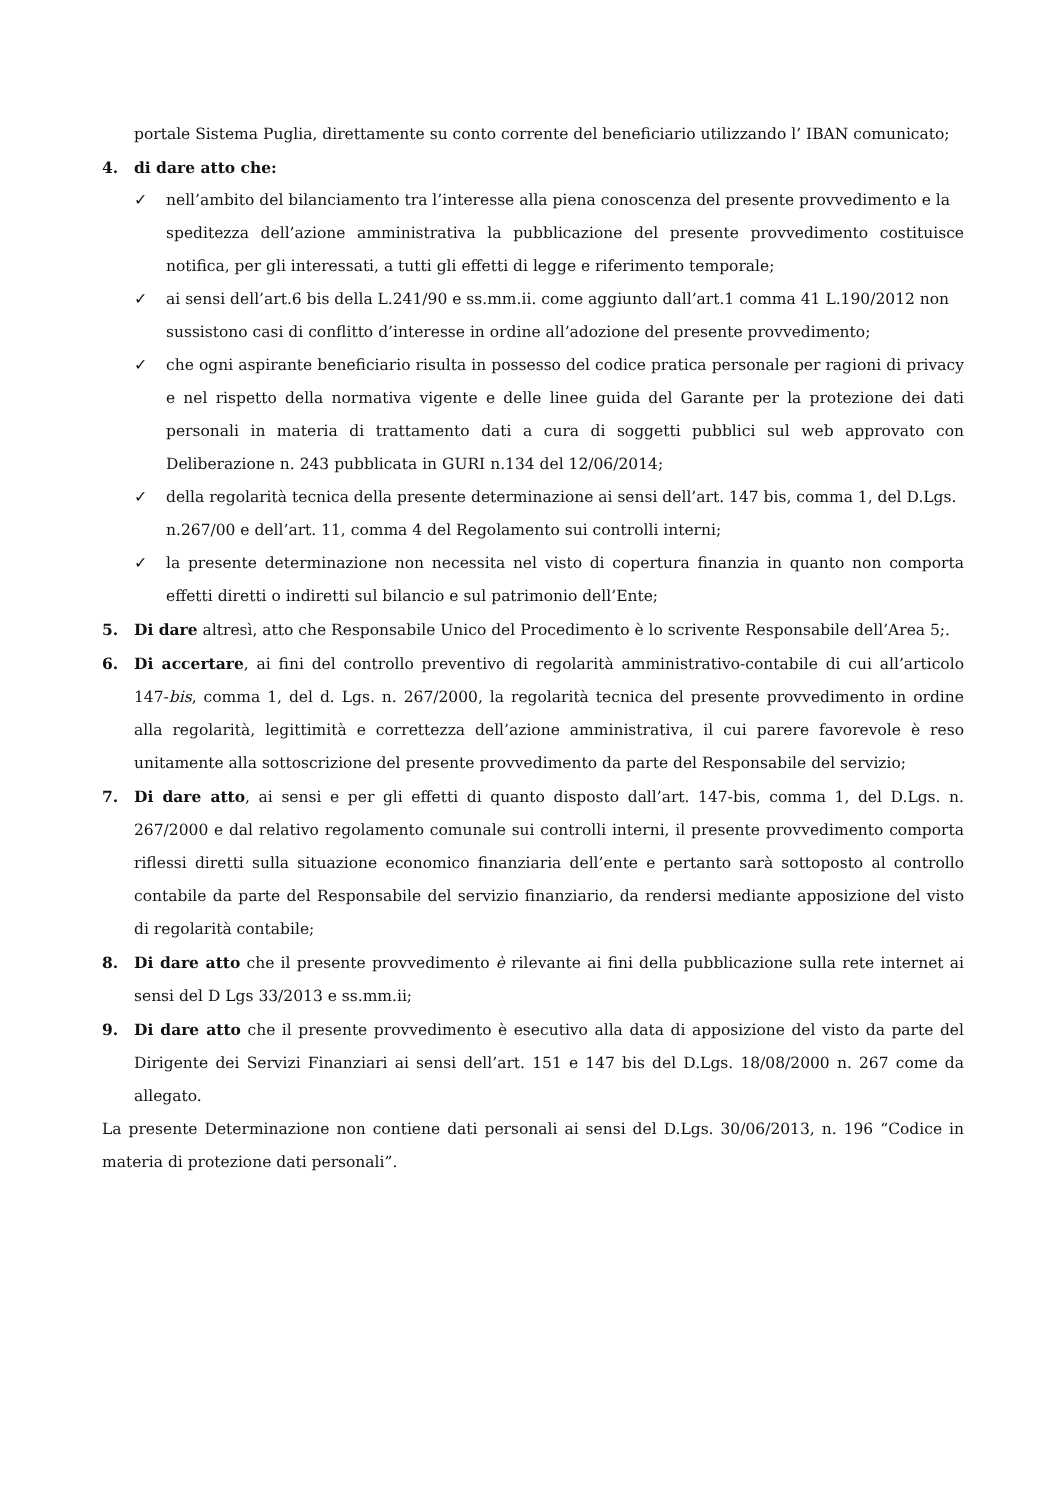portale Sistema Puglia, direttamente su conto corrente del beneficiario utilizzando l’ IBAN comunicato;
4. di dare atto che:
✓ nell’ambito del bilanciamento tra l’interesse alla piena conoscenza del presente provvedimento e la
speditezza dell’azione amministrativa la pubblicazione del presente provvedimento costituisce notifica, per gli interessati, a tutti gli effetti di legge e riferimento temporale;
✓ ai sensi dell’art.6 bis della L.241/90 e ss.mm.ii. come aggiunto dall’art.1 comma 41 L.190/2012 non
sussistono casi di conflitto d’interesse in ordine all’adozione del presente provvedimento;
✓ che ogni aspirante beneficiario risulta in possesso del codice pratica personale per ragioni di privacy e nel rispetto della normativa vigente e delle linee guida del Garante per la protezione dei dati personali in materia di trattamento dati a cura di soggetti pubblici sul web approvato con Deliberazione n. 243 pubblicata in GURI n.134 del 12/06/2014;
✓ della regolarità tecnica della presente determinazione ai sensi dell’art. 147 bis, comma 1, del D.Lgs.
n.267/00 e dell’art. 11, comma 4 del Regolamento sui controlli interni;
✓ la presente determinazione non necessita nel visto di copertura finanzia in quanto non comporta effetti diretti o indiretti sul bilancio e sul patrimonio dell’Ente;
5. Di dare altresì, atto che Responsabile Unico del Procedimento è lo scrivente Responsabile dell’Area 5;.
6. Di accertare, ai fini del controllo preventivo di regolarità amministrativo-contabile di cui all’articolo 147-bis, comma 1, del d. Lgs. n. 267/2000, la regolarità tecnica del presente provvedimento in ordine alla regolarità, legittimità e correttezza dell’azione amministrativa, il cui parere favorevole è reso unitamente alla sottoscrizione del presente provvedimento da parte del Responsabile del servizio;
7. Di dare atto, ai sensi e per gli effetti di quanto disposto dall’art. 147-bis, comma 1, del D.Lgs. n. 267/2000 e dal relativo regolamento comunale sui controlli interni, il presente provvedimento comporta riflessi diretti sulla situazione economico finanziaria dell’ente e pertanto sarà sottoposto al controllo contabile da parte del Responsabile del servizio finanziario, da rendersi mediante apposizione del visto di regolarità contabile;
8. Di dare atto che il presente provvedimento è rilevante ai fini della pubblicazione sulla rete internet ai sensi del D Lgs 33/2013 e ss.mm.ii;
9. Di dare atto che il presente provvedimento è esecutivo alla data di apposizione del visto da parte del Dirigente dei Servizi Finanziari ai sensi dell’art. 151 e 147 bis del D.Lgs. 18/08/2000 n. 267 come da allegato.
La presente Determinazione non contiene dati personali ai sensi del D.Lgs. 30/06/2013, n. 196 “Codice in materia di protezione dati personali”.